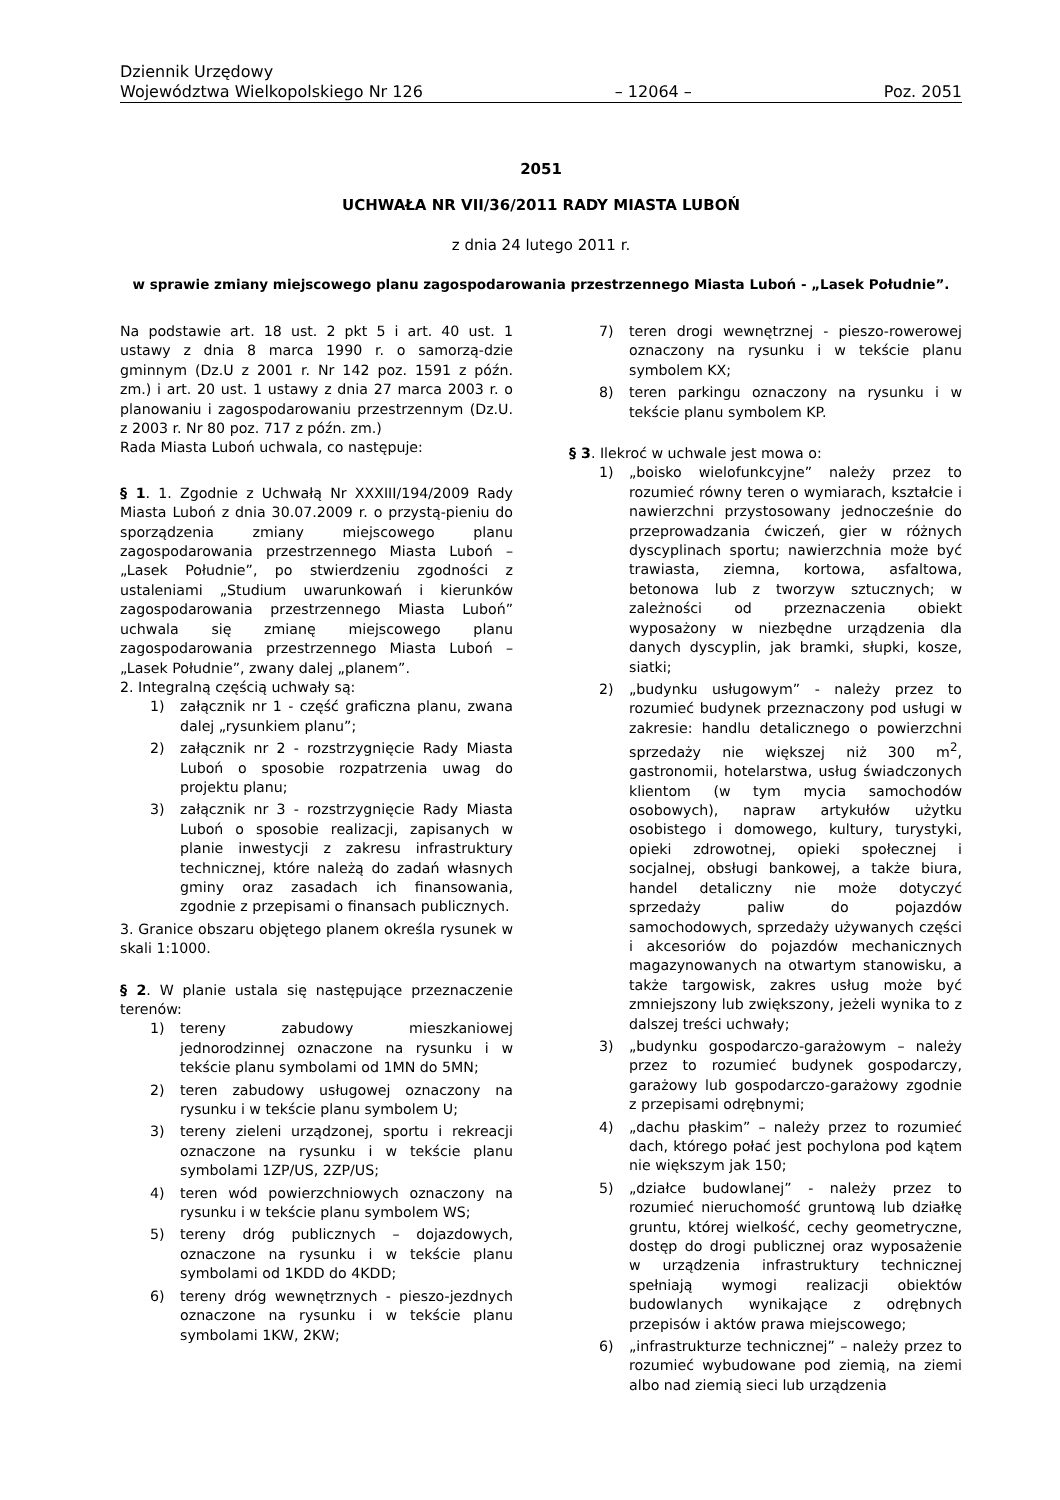Dziennik Urzędowy
Województwa Wielkopolskiego Nr 126 – 12064 – Poz. 2051
2051
UCHWAŁA NR VII/36/2011 RADY MIASTA LUBOŃ
z dnia 24 lutego 2011 r.
w sprawie zmiany miejscowego planu zagospodarowania przestrzennego Miasta Luboń - „Lasek Południe”.
Na podstawie art. 18 ust. 2 pkt 5 i art. 40 ust. 1 ustawy z dnia 8 marca 1990 r. o samorzą-dzie gminnym (Dz.U z 2001 r. Nr 142 poz. 1591 z późn. zm.) i art. 20 ust. 1 ustawy z dnia 27 marca 2003 r. o planowaniu i zagospodarowaniu przestrzennym (Dz.U. z 2003 r. Nr 80 poz. 717 z późn. zm.)
Rada Miasta Luboń uchwala, co następuje:
§ 1. 1. Zgodnie z Uchwałą Nr XXXIII/194/2009 Rady Miasta Luboń z dnia 30.07.2009 r. o przystą-pieniu do sporządzenia zmiany miejscowego planu zagospodarowania przestrzennego Miasta Luboń – „Lasek Południe”, po stwierdzeniu zgodności z ustaleniami „Studium uwarunkowań i kierunków zagospodarowania przestrzennego Miasta Luboń” uchwala się zmianę miejscowego planu zagospodarowania przestrzennego Miasta Luboń – „Lasek Południe”, zwany dalej „planem”.
2. Integralną częścią uchwały są:
1) załącznik nr 1 - część graficzna planu, zwana dalej „rysunkiem planu”;
2) załącznik nr 2 - rozstrzygnięcie Rady Miasta Luboń o sposobie rozpatrzenia uwag do projektu planu;
3) załącznik nr 3 - rozstrzygnięcie Rady Miasta Luboń o sposobie realizacji, zapisanych w planie inwestycji z zakresu infrastruktury technicznej, które należą do zadań własnych gminy oraz zasadach ich finansowania, zgodnie z przepisami o finansach publicznych.
3. Granice obszaru objętego planem określa rysunek w skali 1:1000.
§ 2. W planie ustala się następujące przeznaczenie terenów:
1) tereny zabudowy mieszkaniowej jednorodzinnej oznaczone na rysunku i w tekście planu symbolami od 1MN do 5MN;
2) teren zabudowy usługowej oznaczony na rysunku i w tekście planu symbolem U;
3) tereny zieleni urządzonej, sportu i rekreacji oznaczone na rysunku i w tekście planu symbolami 1ZP/US, 2ZP/US;
4) teren wód powierzchniowych oznaczony na rysunku i w tekście planu symbolem WS;
5) tereny dróg publicznych – dojazdowych, oznaczone na rysunku i w tekście planu symbolami od 1KDD do 4KDD;
6) tereny dróg wewnętrznych - pieszo-jezdnych oznaczone na rysunku i w tekście planu symbolami 1KW, 2KW;
7) teren drogi wewnętrznej - pieszo-rowerowej oznaczony na rysunku i w tekście planu symbolem KX;
8) teren parkingu oznaczony na rysunku i w tekście planu symbolem KP.
§ 3. Ilekroć w uchwale jest mowa o:
1) „boisko wielofunkcyjne” należy przez to rozumieć równy teren o wymiarach, kształcie i nawierzchni przystosowany jednocześnie do przeprowadzania ćwiczeń, gier w różnych dyscyplinach sportu; nawierzchnia może być trawiasta, ziemna, kortowa, asfaltowa, betonowa lub z tworzyw sztucznych; w zależności od przeznaczenia obiekt wyposażony w niezbędne urządzenia dla danych dyscyplin, jak bramki, słupki, kosze, siatki;
2) „budynku usługowym” - należy przez to rozumieć budynek przeznaczony pod usługi w zakresie: handlu detalicznego o powierzchni sprzedaży nie większej niż 300 m<sup>2</sup>, gastronomii, hotelarstwa, usług świadczonych klientom (w tym mycia samochodów osobowych), napraw artykułów użytku osobistego i domowego, kultury, turystyki, opieki zdrowotnej, opieki społecznej i socjalnej, obsługi bankowej, a także biura, handel detaliczny nie może dotyczyć sprzedaży paliw do pojazdów samochodowych, sprzedaży używanych części i akcesoriów do pojazdów mechanicznych magazynowanych na otwartym stanowisku, a także targowisk, zakres usług może być zmniejszony lub zwiększony, jeżeli wynika to z dalszej treści uchwały;
3) „budynku gospodarczo-garażowym – należy przez to rozumieć budynek gospodarczy, garażowy lub gospodarczo-garażowy zgodnie z przepisami odrębnymi;
4) „dachu płaskim” – należy przez to rozumieć dach, którego połać jest pochylona pod kątem nie większym jak 150;
5) „działce budowlanej” - należy przez to rozumieć nieruchomość gruntową lub działkę gruntu, której wielkość, cechy geometryczne, dostęp do drogi publicznej oraz wyposażenie w urządzenia infrastruktury technicznej spełniają wymogi realizacji obiektów budowlanych wynikające z odrębnych przepisów i aktów prawa miejscowego;
6) „infrastrukturze technicznej” – należy przez to rozumieć wybudowane pod ziemią, na ziemi albo nad ziemią sieci lub urządzenia